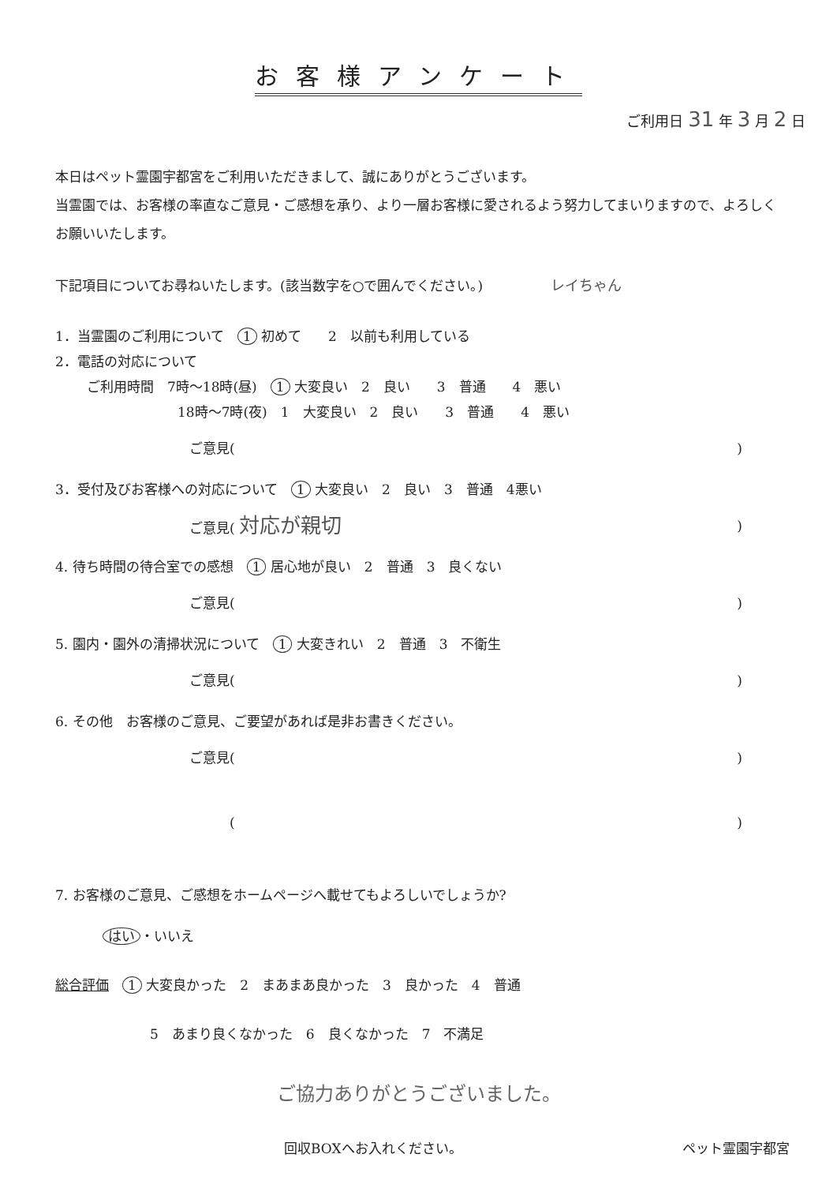お客様アンケート
ご利用日 31 年 3 月 2 日
本日はペット霊園宇都宮をご利用いただきまして、誠にありがとうございます。
当霊園では、お客様の率直なご意見・ご感想を承り、より一層お客様に愛されるよう努力してまいりますので、よろしくお願いいたします。
下記項目についてお尋ねいたします。(該当数字を○で囲んでください。) レイちゃん
1．当霊園のご利用について　1 初めて　　2　以前も利用している
2．電話の対応について
ご利用時間　7時～18時(昼)　1 大変良い　2　良い　　3　普通　　4　悪い
18時～7時(夜)　1　大変良い　2　良い　　3　普通　　4　悪い
ご意見()
3．受付及びお客様への対応について　1 大変良い　2　良い　3　普通　4悪い
ご意見( 対応が親切)
4. 待ち時間の待合室での感想　1 居心地が良い　2　普通　3　良くない
ご意見()
5. 園内・園外の清掃状況について　1 大変きれい　2　普通　3　不衛生
ご意見()
6. その他　お客様のご意見、ご要望があれば是非お書きください。
ご意見()
　　　()
7. お客様のご意見、ご感想をホームページへ載せてもよろしいでしょうか?
はい ・いいえ
総合評価　1 大変良かった　2　まあまあ良かった　3　良かった　4　普通
5　あまり良くなかった　6　良くなかった　7　不満足
ご協力ありがとうございました。
回収BOXへお入れください。 ペット霊園宇都宮